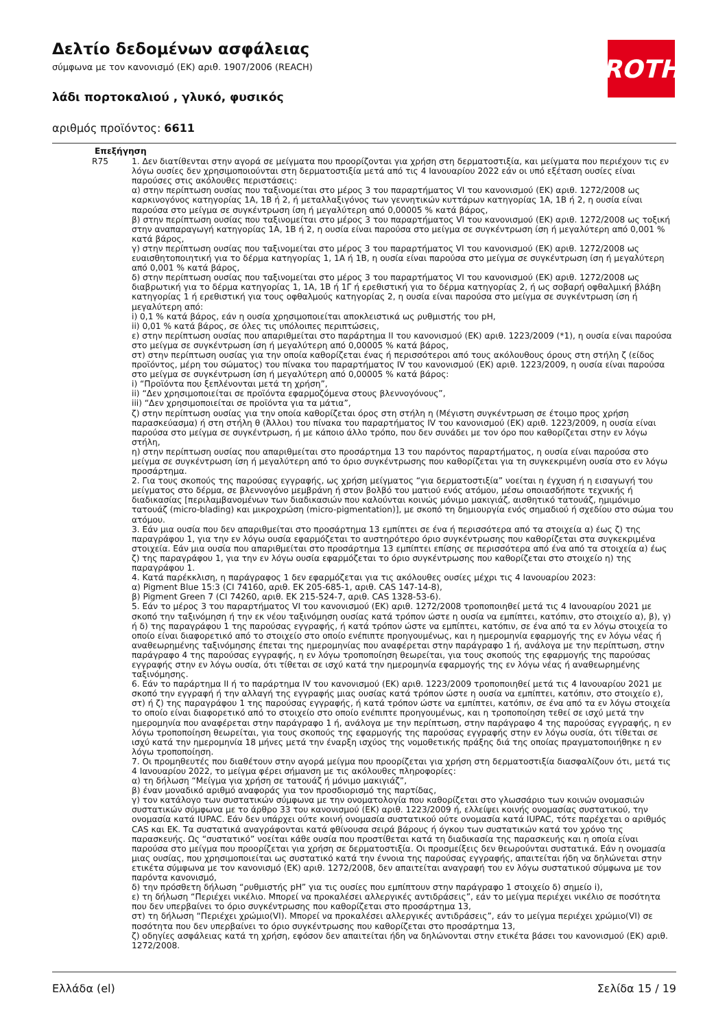Δελτίο δεδομένων ασφάλειας
σύμφωνα με τον κανονισμό (ΕΚ) αριθ. 1907/2006 (REACH)
λάδι πορτοκαλιού , γλυκό, φυσικός
αριθμός προϊόντος: 6611
ROTH
| Επεξήγηση | |
| --- | --- |
| R75 | 1. Δεν διατίθενται στην αγορά σε μείγματα που προορίζονται για χρήση στη δερματοστιξία, και μείγματα που περιέχουν τις εν λόγω ουσίες δεν χρησιμοποιούνται στη δερματοστιξία μετά από τις 4 Ιανουαρίου 2022 εάν οι υπό εξέταση ουσίες είναι παρούσες στις ακόλουθες περιστάσεις: α) στην περίπτωση ουσίας που ταξινομείται στο μέρος 3 του παραρτήματος VI του κανονισμού (ΕΚ) αριθ. 1272/2008 ως καρκινογόνος κατηγορίας 1A, 1B ή 2, ή μεταλλαξιγόνος των γεννητικών κυττάρων κατηγορίας 1A, 1B ή 2, η ουσία είναι παρούσα στο μείγμα σε συγκέντρωση ίση ή μεγαλύτερη από 0,00005 % κατά βάρος, β) στην περίπτωση ουσίας που ταξινομείται στο μέρος 3 του παραρτήματος VI του κανονισμού (ΕΚ) αριθ. 1272/2008 ως τοξική στην αναπαραγωγή κατηγορίας 1A, 1B ή 2, η ουσία είναι παρούσα στο μείγμα σε συγκέντρωση ίση ή μεγαλύτερη από 0,001 % κατά βάρος, γ) στην περίπτωση ουσίας που ταξινομείται στο μέρος 3 του παραρτήματος VI του κανονισμού (ΕΚ) αριθ. 1272/2008 ως ευαισθητοποιητική για το δέρμα κατηγορίας 1, 1A ή 1B, η ουσία είναι παρούσα στο μείγμα σε συγκέντρωση ίση ή μεγαλύτερη από 0,001 % κατά βάρος, δ) στην περίπτωση ουσίας που ταξινομείται στο μέρος 3 του παραρτήματος VI του κανονισμού (ΕΚ) αριθ. 1272/2008 ως διαβρωτική για το δέρμα κατηγορίας 1, 1A, 1B ή 1Γ ή ερεθιστική για το δέρμα κατηγορίας 2, ή ως σοβαρή οφθαλμική βλάβη κατηγορίας 1 ή ερεθιστική για τους οφθαλμούς κατηγορίας 2, η ουσία είναι παρούσα στο μείγμα σε συγκέντρωση ίση ή μεγαλύτερη από: i) 0,1 % κατά βάρος, εάν η ουσία χρησιμοποιείται αποκλειστικά ως ρυθμιστής του pH, ii) 0,01 % κατά βάρος, σε όλες τις υπόλοιπες περιπτώσεις, ε) στην περίπτωση ουσίας που απαριθμείται στο παράρτημα II του κανονισμού (ΕΚ) αριθ. 1223/2009 (*1), η ουσία είναι παρούσα στο μείγμα σε συγκέντρωση ίση ή μεγαλύτερη από 0,00005 % κατά βάρος, στ) στην περίπτωση ουσίας για την οποία καθορίζεται ένας ή περισσότεροι από τους ακόλουθους όρους στη στήλη ζ (είδος προϊόντος, μέρη του σώματος) του πίνακα του παραρτήματος IV του κανονισμού (ΕΚ) αριθ. 1223/2009, η ουσία είναι παρούσα στο μείγμα σε συγκέντρωση ίση ή μεγαλύτερη από 0,00005 % κατά βάρος: i) “Προϊόντα που ξεπλένονται μετά τη χρήση”, ii) “Δεν χρησιμοποιείται σε προϊόντα εφαρμοζόμενα στους βλεννογόνους”, iii) “Δεν χρησιμοποιείται σε προϊόντα για τα μάτια”, ζ) στην περίπτωση ουσίας για την οποία καθορίζεται όρος στη στήλη η (Μέγιστη συγκέντρωση σε έτοιμο προς χρήση παρασκεύασμα) ή στη στήλη θ (Άλλοι) του πίνακα του παραρτήματος IV του κανονισμού (ΕΚ) αριθ. 1223/2009, η ουσία είναι παρούσα στο μείγμα σε συγκέντρωση, ή με κάποιο άλλο τρόπο, που δεν συνάδει με τον όρο που καθορίζεται στην εν λόγω στήλη, η) στην περίπτωση ουσίας που απαριθμείται στο προσάρτημα 13 του παρόντος παραρτήματος, η ουσία είναι παρούσα στο μείγμα σε συγκέντρωση ίση ή μεγαλύτερη από το όριο συγκέντρωσης που καθορίζεται για τη συγκεκριμένη ουσία στο εν λόγω προσάρτημα. 2. Για τους σκοπούς της παρούσας εγγραφής, ως χρήση μείγματος “για δερματοστιξία” νοείται η έγχυση ή η εισαγωγή του μείγματος στο δέρμα, σε βλεννογόνο μεμβράνη ή στον βολβό του ματιού ενός ατόμου, μέσω οποιασδήποτε τεχνικής ή διαδικασίας [περιλαμβανομένων των διαδικασιών που καλούνται κοινώς μόνιμο μακιγιάζ, αισθητικό τατουάζ, ημιμόνιμο τατουάζ (micro-blading) και μικροχρώση (micro-pigmentation)], με σκοπό τη δημιουργία ενός σημαδιού ή σχεδίου στο σώμα του ατόμου. 3. Εάν μια ουσία που δεν απαριθμείται στο προσάρτημα 13 εμπίπτει σε ένα ή περισσότερα από τα στοιχεία α) έως ζ) της παραγράφου 1, για την εν λόγω ουσία εφαρμόζεται το αυστηρότερο όριο συγκέντρωσης που καθορίζεται στα συγκεκριμένα στοιχεία. Εάν μια ουσία που απαριθμείται στο προσάρτημα 13 εμπίπτει επίσης σε περισσότερα από ένα από τα στοιχεία α) έως ζ) της παραγράφου 1, για την εν λόγω ουσία εφαρμόζεται το όριο συγκέντρωσης που καθορίζεται στο στοιχείο η) της παραγράφου 1. 4. Κατά παρέκκλιση, η παράγραφος 1 δεν εφαρμόζεται για τις ακόλουθες ουσίες μέχρι τις 4 Ιανουαρίου 2023: α) Pigment Blue 15:3 (CI 74160, αριθ. ΕΚ 205-685-1, αριθ. CAS 147-14-8), β) Pigment Green 7 (CI 74260, αριθ. ΕΚ 215-524-7, αριθ. CAS 1328-53-6). 5. Εάν το μέρος 3 του παραρτήματος VI του κανονισμού (ΕΚ) αριθ. 1272/2008 τροποποιηθεί μετά τις 4 Ιανουαρίου 2021 με σκοπό την ταξινόμηση ή την εκ νέου ταξινόμηση ουσίας κατά τρόπον ώστε η ουσία να εμπίπτει, κατόπιν, στο στοιχείο α), β), γ) ή δ) της παραγράφου 1 της παρούσας εγγραφής, ή κατά τρόπον ώστε να εμπίπτει, κατόπιν, σε ένα από τα εν λόγω στοιχεία το οποίο είναι διαφορετικό από το στοιχείο στο οποίο ενέπιπτε προηγουμένως, και η ημερομηνία εφαρμογής της εν λόγω νέας ή αναθεωρημένης ταξινόμησης έπεται της ημερομηνίας που αναφέρεται στην παράγραφο 1 ή, ανάλογα με την περίπτωση, στην παράγραφο 4 της παρούσας εγγραφής, η εν λόγω τροποποίηση θεωρείται, για τους σκοπούς της εφαρμογής της παρούσας εγγραφής στην εν λόγω ουσία, ότι τίθεται σε ισχύ κατά την ημερομηνία εφαρμογής της εν λόγω νέας ή αναθεωρημένης ταξινόμησης. 6. Εάν το παράρτημα II ή το παράρτημα IV του κανονισμού (ΕΚ) αριθ. 1223/2009 τροποποιηθεί μετά τις 4 Ιανουαρίου 2021 με σκοπό την εγγραφή ή την αλλαγή της εγγραφής μιας ουσίας κατά τρόπον ώστε η ουσία να εμπίπτει, κατόπιν, στο στοιχείο ε), στ) ή ζ) της παραγράφου 1 της παρούσας εγγραφής, ή κατά τρόπον ώστε να εμπίπτει, κατόπιν, σε ένα από τα εν λόγω στοιχεία το οποίο είναι διαφορετικό από το στοιχείο στο οποίο ενέπιπτε προηγουμένως, και η τροποποίηση τεθεί σε ισχύ μετά την ημερομηνία που αναφέρεται στην παράγραφο 1 ή, ανάλογα με την περίπτωση, στην παράγραφο 4 της παρούσας εγγραφής, η εν λόγω τροποποίηση θεωρείται, για τους σκοπούς της εφαρμογής της παρούσας εγγραφής στην εν λόγω ουσία, ότι τίθεται σε ισχύ κατά την ημερομηνία 18 μήνες μετά την έναρξη ισχύος της νομοθετικής πράξης διά της οποίας πραγματοποιήθηκε η εν λόγω τροποποίηση. 7. Οι προμηθευτές που διαθέτουν στην αγορά μείγμα που προορίζεται για χρήση στη δερματοστιξία διασφαλίζουν ότι, μετά τις 4 Ιανουαρίου 2022, το μείγμα φέρει σήμανση με τις ακόλουθες πληροφορίες: α) τη δήλωση “Μείγμα για χρήση σε τατουάζ ή μόνιμο μακιγιάζ”, β) έναν μοναδικό αριθμό αναφοράς για τον προσδιορισμό της παρτίδας, γ) τον κατάλογο των συστατικών σύμφωνα με την ονοματολογία που καθορίζεται στο γλωσσάριο των κοινών ονομασιών συστατικών σύμφωνα με το άρθρο 33 του κανονισμού (ΕΚ) αριθ. 1223/2009 ή, ελλείψει κοινής ονομασίας συστατικού, την ονομασία κατά IUPAC. Εάν δεν υπάρχει ούτε κοινή ονομασία συστατικού ούτε ονομασία κατά IUPAC, τότε παρέχεται ο αριθμός CAS και ΕΚ. Τα συστατικά αναγράφονται κατά φθίνουσα σειρά βάρους ή όγκου των συστατικών κατά τον χρόνο της παρασκευής. Ως “συστατικό” νοείται κάθε ουσία που προστίθεται κατά τη διαδικασία της παρασκευής και η οποία είναι παρούσα στο μείγμα που προορίζεται για χρήση σε δερματοστιξία. Οι προσμείξεις δεν θεωρούνται συστατικά. Εάν η ονομασία μιας ουσίας, που χρησιμοποιείται ως συστατικό κατά την έννοια της παρούσας εγγραφής, απαιτείται ήδη να δηλώνεται στην ετικέτα σύμφωνα με τον κανονισμό (ΕΚ) αριθ. 1272/2008, δεν απαιτείται αναγραφή του εν λόγω συστατικού σύμφωνα με τον παρόντα κανονισμό, δ) την πρόσθετη δήλωση “ρυθμιστής pH” για τις ουσίες που εμπίπτουν στην παράγραφο 1 στοιχείο δ) σημείο i), ε) τη δήλωση “Περιέχει νικέλιο. Μπορεί να προκαλέσει αλλεργικές αντιδράσεις”, εάν το μείγμα περιέχει νικέλιο σε ποσότητα που δεν υπερβαίνει το όριο συγκέντρωσης που καθορίζεται στο προσάρτημα 13, στ) τη δήλωση “Περιέχει χρώμιο(VI). Μπορεί να προκαλέσει αλλεργικές αντιδράσεις”, εάν το μείγμα περιέχει χρώμιο(VI) σε ποσότητα που δεν υπερβαίνει το όριο συγκέντρωσης που καθορίζεται στο προσάρτημα 13, ζ) οδηγίες ασφάλειας κατά τη χρήση, εφόσον δεν απαιτείται ήδη να δηλώνονται στην ετικέτα βάσει του κανονισμού (ΕΚ) αριθ. 1272/2008. |
Ελλάδα (el) Σελίδα 15 / 19